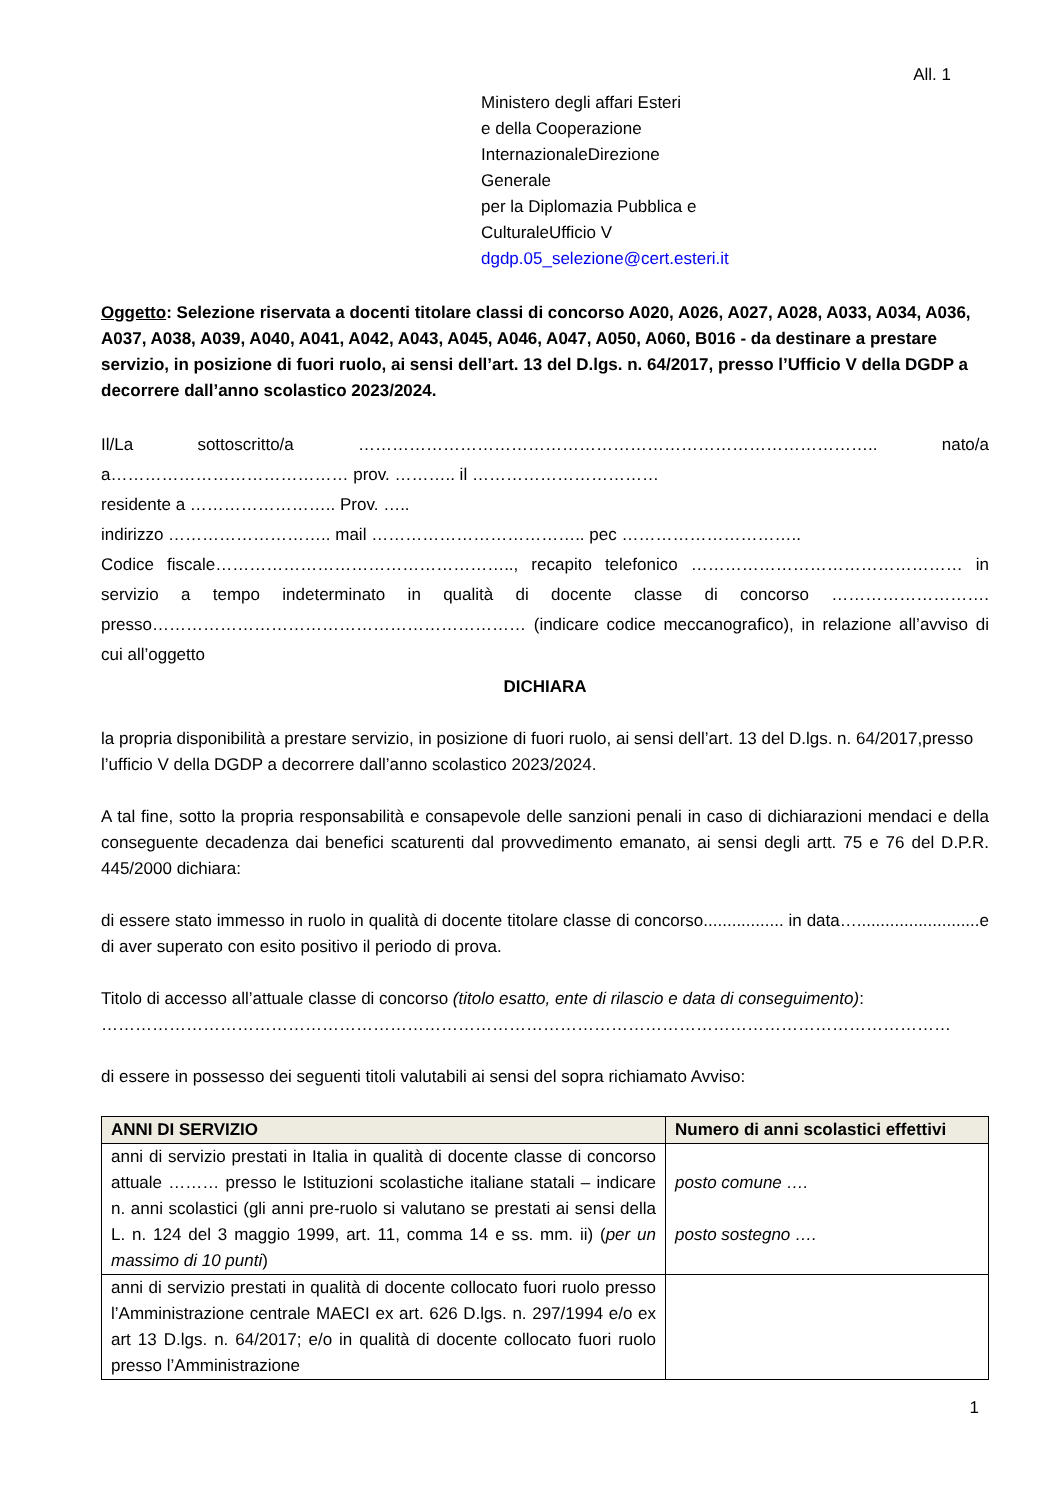All. 1
Ministero degli affari Esteri
e della Cooperazione
InternazionaleDirezione
Generale
per la Diplomazia Pubblica e
CulturaleUfficio V
dgdp.05_selezione@cert.esteri.it
Oggetto: Selezione riservata a docenti titolare classi di concorso A020, A026, A027, A028, A033, A034, A036, A037, A038, A039, A040, A041, A042, A043, A045, A046, A047, A050, A060, B016 - da destinare a prestare servizio, in posizione di fuori ruolo, ai sensi dell’art. 13 del D.lgs. n. 64/2017, presso l’Ufficio V della DGDP a decorrere dall’anno scolastico 2023/2024.
Il/La sottoscritto/a ……………………………………………………………………………….. nato/a a…………………………………… prov. ……….. il ……………………………
residente a …………………….. Prov. …..
indirizzo ……………………….. mail ……………………………….. pec …………………………..
Codice fiscale…………………………………………….., recapito telefonico ………………………………………… in servizio a tempo indeterminato in qualità di docente classe di concorso ………………………. presso………………………………………………………… (indicare codice meccanografico), in relazione all’avviso di cui all’oggetto
DICHIARA
la propria disponibilità a prestare servizio, in posizione di fuori ruolo, ai sensi dell’art. 13 del D.lgs. n. 64/2017,presso l’ufficio V della DGDP a decorrere dall’anno scolastico 2023/2024.
A tal fine, sotto la propria responsabilità e consapevole delle sanzioni penali in caso di dichiarazioni mendaci e della conseguente decadenza dai benefici scaturenti dal provvedimento emanato, ai sensi degli artt. 75 e 76 del D.P.R. 445/2000 dichiara:
di essere stato immesso in ruolo in qualità di docente titolare classe di concorso................. in data…..........................e di aver superato con esito positivo il periodo di prova.
Titolo di accesso all’attuale classe di concorso (titolo esatto, ente di rilascio e data di conseguimento):
……………………………………………………………………………………………………………………………………
di essere in possesso dei seguenti titoli valutabili ai sensi del sopra richiamato Avviso:
| ANNI DI SERVIZIO | Numero di anni scolastici effettivi |
| --- | --- |
| anni di servizio prestati in Italia in qualità di docente classe di concorso attuale ……… presso le Istituzioni scolastiche italiane statali – indicare n. anni scolastici (gli anni pre-ruolo si valutano se prestati ai sensi della L. n. 124 del 3 maggio 1999, art. 11, comma 14 e ss. mm. ii) ( per un massimo di 10 punti ) | posto comune …. posto sostegno …. |
| anni di servizio prestati in qualità di docente collocato fuori ruolo presso l’Amministrazione centrale MAECI ex art. 626 D.lgs. n. 297/1994 e/o ex art 13 D.lgs. n. 64/2017; e/o in qualità di docente collocato fuori ruolo presso l’Amministrazione | |
1